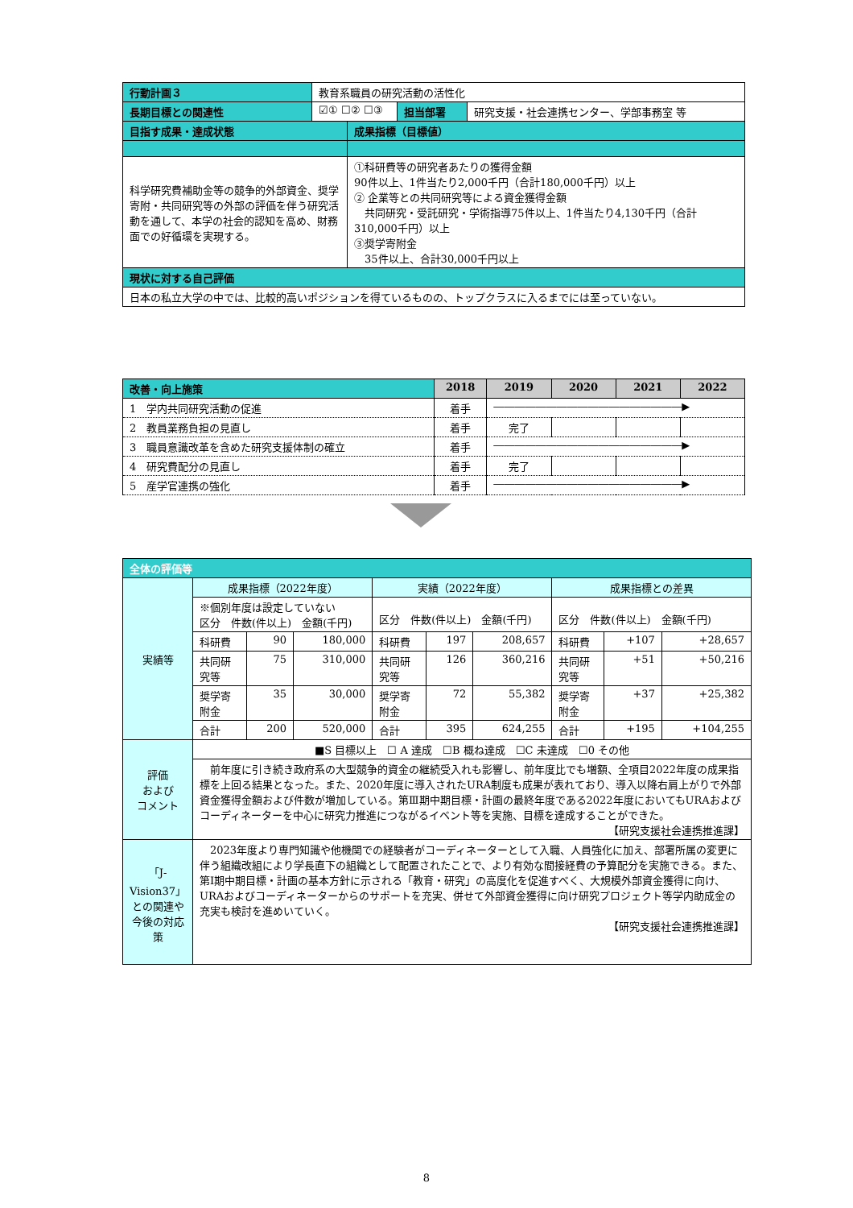| 行動計画３ | 教育系職員の研究活動の活性化 | | | |
| 長期目標との関連性 | ☑① ☐② ☐③ | | 担当部署 | 研究支援・社会連携センター、学部事務室 等 |
| 目指す成果・達成状態 | | 成果指標（目標値） | | |
| 科学研究費補助金等の競争的外部資金、奨学寄附・共同研究等の外部の評価を伴う研究活動を通して、本学の社会的認知を高め、財務面での好循環を実現する。 | | ①科研費等の研究者あたりの獲得金額 90件以上、1件当たり2,000千円（合計180,000千円）以上 ② 企業等との共同研究等による資金獲得金額 共同研究・受託研究・学術指導75件以上、1件当たり4,130千円（合計310,000千円）以上 ③奨学寄附金 35件以上、合計30,000千円以上 | | |
| 現状に対する自己評価 | | | | |
| 日本の私立大学の中では、比較的高いポジションを得ているものの、トップクラスに入るまでには至っていない。 | | | | |
| 改善・向上施策 | 2018 | 2019 | 2020 | 2021 | 2022 |
| --- | --- | --- | --- | --- | --- |
| 1 学内共同研究活動の促進 | 着手 | ――――――――――――――――――▶ | | | |
| 2 教員業務負担の見直し | 着手 | 完了 | | | |
| 3 職員意識改革を含めた研究支援体制の確立 | 着手 | ――――――――――――――――――▶ | | | |
| 4 研究費配分の見直し | 着手 | 完了 | | | |
| 5 産学官連携の強化 | 着手 | ――――――――――――――――――▶ | | | |
| 全体の評価等 | | | | | | | | | |
| 実績等 | 成果指標（2022年度） | | | 実績（2022年度） | | | 成果指標との差異 | | |
| | ※個別年度は設定していない 区分 件数(件以上) 金額(千円) | | | 区分 件数(件以上) 金額(千円) | | | 区分 件数(件以上) 金額(千円) | | |
| | 科研費 | 90 | 180,000 | 科研費 | 197 | 208,657 | 科研費 | +107 | +28,657 |
| | 共同研究等 | 75 | 310,000 | 共同研究等 | 126 | 360,216 | 共同研究等 | +51 | +50,216 |
| | 奨学寄附金 | 35 | 30,000 | 奨学寄附金 | 72 | 55,382 | 奨学寄附金 | +37 | +25,382 |
| | 合計 | 200 | 520,000 | 合計 | 395 | 624,255 | 合計 | +195 | +104,255 |
| 評価 および コメント | ■S 目標以上 ☐ A 達成 ☐B 概ね達成 ☐C 未達成 ☐0 その他 | | | | | | | | |
| | 前年度に引き続き政府系の大型競争的資金の継続受入れも影響し、前年度比でも増額、全項目2022年度の成果指標を上回る結果となった。また、2020年度に導入されたURA制度も成果が表れており、導入以降右肩上がりで外部資金獲得金額および件数が増加している。第Ⅲ期中期目標・計画の最終年度である2022年度においてもURAおよびコーディネーターを中心に研究力推進につながるイベント等を実施、目標を達成することができた。 【研究支援社会連携推進課】 | | | | | | | | |
| 「J-Vision37」との関連や今後の対応策 | 2023年度より専門知識や他機関での経験者がコーディネーターとして入職、人員強化に加え、部署所属の変更に伴う組織改組により学長直下の組織として配置されたことで、より有効な間接経費の予算配分を実施できる。また、第Ⅰ期中期目標・計画の基本方針に示される「教育・研究」の高度化を促進すべく、大規模外部資金獲得に向け、URAおよびコーディネーターからのサポートを充実、併せて外部資金獲得に向け研究プロジェクト等学内助成金の充実も検討を進めいていく。 【研究支援社会連携推進課】 | | | | | | | | |
8